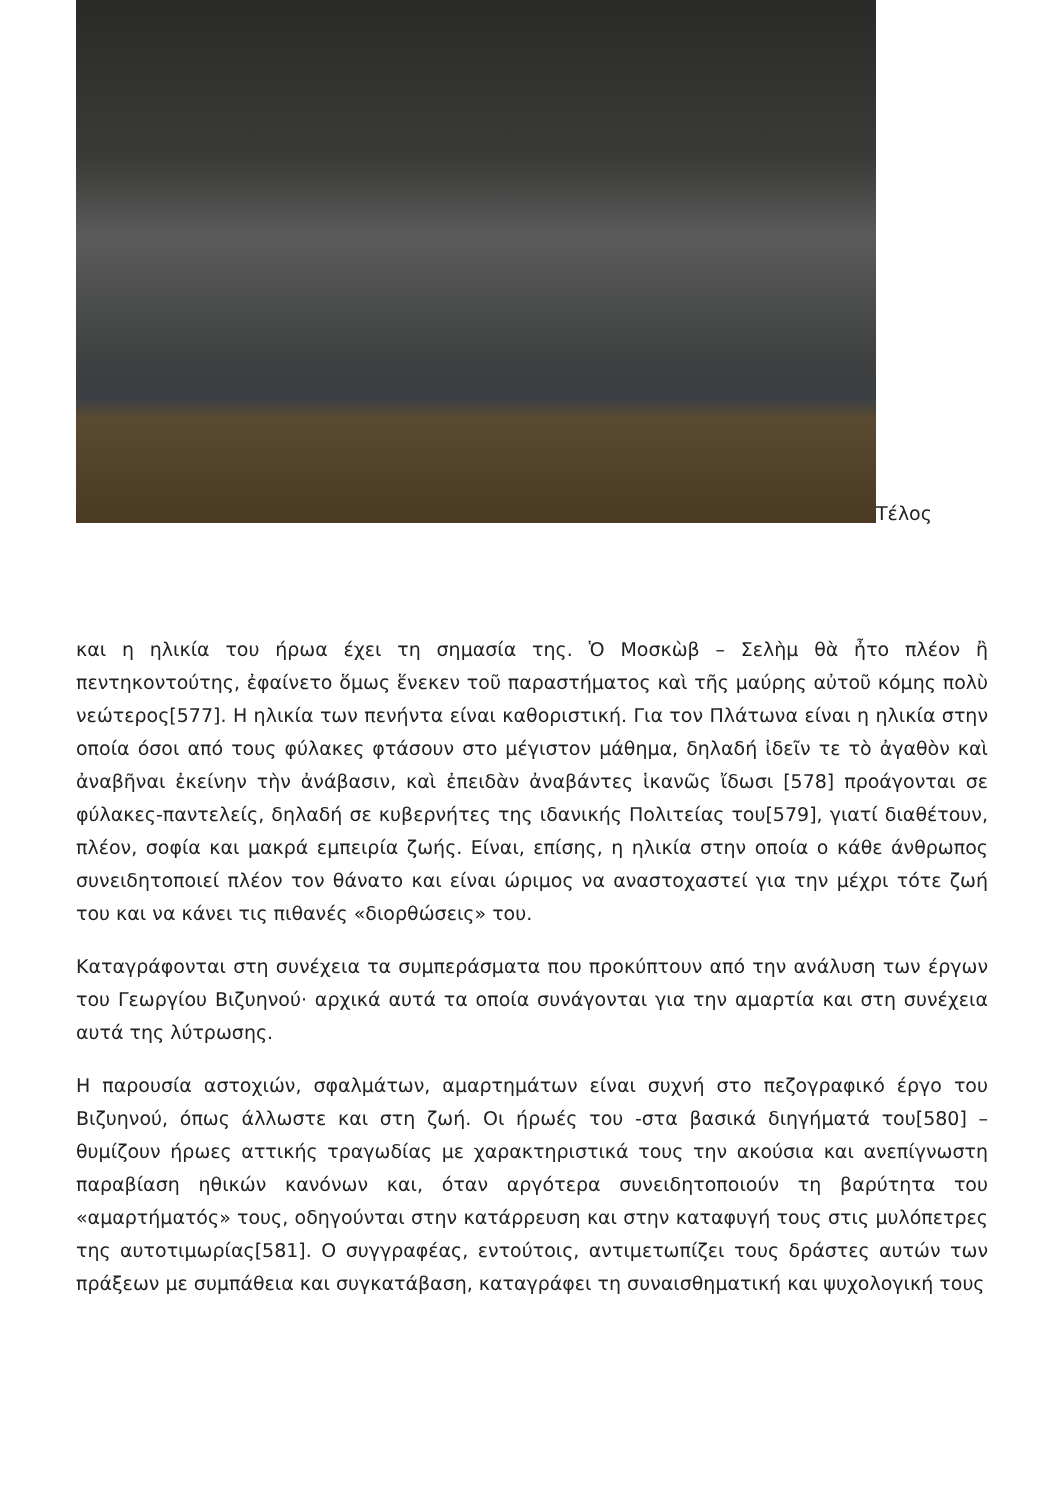Τέλος
και η ηλικία του ήρωα έχει τη σημασία της. Ὁ Μοσκὼβ – Σελὴμ θὰ ἦτο πλέον ἢ πεντηκοντούτης, ἐφαίνετο ὅμως ἕνεκεν τοῦ παραστήματος καὶ τῆς μαύρης αὐτοῦ κόμης πολὺ νεώτερος[577]. Η ηλικία των πενήντα είναι καθοριστική. Για τον Πλάτωνα είναι η ηλικία στην οποία όσοι από τους φύλακες φτάσουν στο μέγιστον μάθημα, δηλαδή ἰδεῖν τε τὸ ἀγαθὸν καὶ ἀναβῆναι ἐκείνην τὴν ἀνάβασιν, καὶ ἐπειδὰν ἀναβάντες ἱκανῶς ἴδωσι [578] προάγονται σε φύλακες-παντελείς, δηλαδή σε κυβερνήτες της ιδανικής Πολιτείας του[579], γιατί διαθέτουν, πλέον, σοφία και μακρά εμπειρία ζωής. Είναι, επίσης, η ηλικία στην οποία ο κάθε άνθρωπος συνειδητοποιεί πλέον τον θάνατο και είναι ώριμος να αναστοχαστεί για την μέχρι τότε ζωή του και να κάνει τις πιθανές «διορθώσεις» του.
Καταγράφονται στη συνέχεια τα συμπεράσματα που προκύπτουν από την ανάλυση των έργων του Γεωργίου Βιζυηνού· αρχικά αυτά τα οποία συνάγονται για την αμαρτία και στη συνέχεια αυτά της λύτρωσης.
Η παρουσία αστοχιών, σφαλμάτων, αμαρτημάτων είναι συχνή στο πεζογραφικό έργο του Βιζυηνού, όπως άλλωστε και στη ζωή. Οι ήρωές του -στα βασικά διηγήματά του[580] – θυμίζουν ήρωες αττικής τραγωδίας με χαρακτηριστικά τους την ακούσια και ανεπίγνωστη παραβίαση ηθικών κανόνων και, όταν αργότερα συνειδητοποιούν τη βαρύτητα του «αμαρτήματός» τους, οδηγούνται στην κατάρρευση και στην καταφυγή τους στις μυλόπετρες της αυτοτιμωρίας[581]. Ο συγγραφέας, εντούτοις, αντιμετωπίζει τους δράστες αυτών των πράξεων με συμπάθεια και συγκατάβαση, καταγράφει τη συναισθηματική και ψυχολογική τους